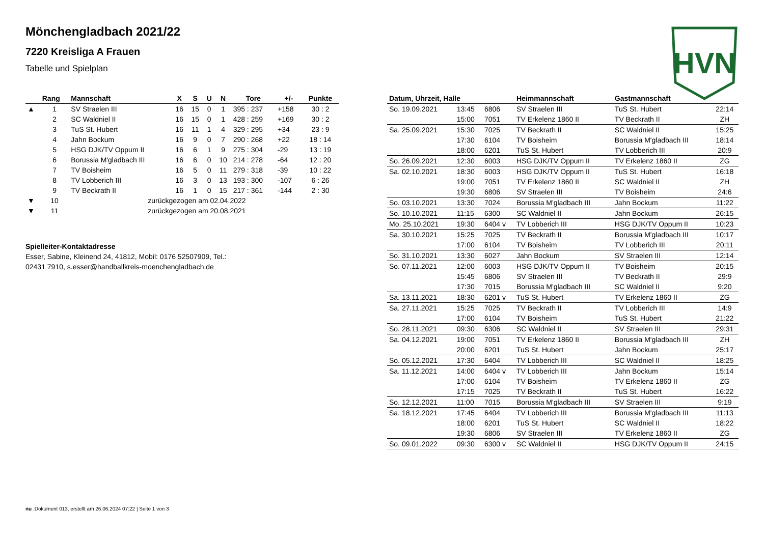HVN
Mönchengladbach 2021/22
7220 Kreisliga A Frauen
Tabelle und Spielplan
| | Rang | Mannschaft | X | S | U | N | Tore | +/- | Punkte |
| --- | --- | --- | --- | --- | --- | --- | --- | --- | --- |
| ▲ | 1 | SV Straelen III | 16 | 15 | 0 | 1 | 395 : 237 | +158 | 30 : 2 |
| | 2 | SC Waldniel II | 16 | 15 | 0 | 1 | 428 : 259 | +169 | 30 : 2 |
| | 3 | TuS St. Hubert | 16 | 11 | 1 | 4 | 329 : 295 | +34 | 23 : 9 |
| | 4 | Jahn Bockum | 16 | 9 | 0 | 7 | 290 : 268 | +22 | 18 : 14 |
| | 5 | HSG DJK/TV Oppum II | 16 | 6 | 1 | 9 | 275 : 304 | -29 | 13 : 19 |
| | 6 | Borussia M'gladbach III | 16 | 6 | 0 | 10 | 214 : 278 | -64 | 12 : 20 |
| | 7 | TV Boisheim | 16 | 5 | 0 | 11 | 279 : 318 | -39 | 10 : 22 |
| | 8 | TV Lobberich III | 16 | 3 | 0 | 13 | 193 : 300 | -107 | 6 : 26 |
| | 9 | TV Beckrath II | 16 | 1 | 0 | 15 | 217 : 361 | -144 | 2 : 30 |
| ▼ | 10 | zurückgezogen am 02.04.2022 | | | | | | | |
| ▼ | 11 | zurückgezogen am 20.08.2021 | | | | | | | |
Spielleiter-Kontaktadresse
Esser, Sabine, Kleinend 24, 41812, Mobil: 0176 52507909, Tel.:
02431 7910, s.esser@handballkreis-moenchengladbach.de
| Datum, Uhrzeit, Halle | | | Heimmannschaft | Gastmannschaft | |
| --- | --- | --- | --- | --- | --- |
| So. 19.09.2021 | 13:45 | 6806 | SV Straelen III | TuS St. Hubert | 22:14 |
| | 15:00 | 7051 | TV Erkelenz 1860 II | TV Beckrath II | ZH |
| Sa. 25.09.2021 | 15:30 | 7025 | TV Beckrath II | SC Waldniel II | 15:25 |
| | 17:30 | 6104 | TV Boisheim | Borussia M'gladbach III | 18:14 |
| | 18:00 | 6201 | TuS St. Hubert | TV Lobberich III | 20:9 |
| So. 26.09.2021 | 12:30 | 6003 | HSG DJK/TV Oppum II | TV Erkelenz 1860 II | ZG |
| Sa. 02.10.2021 | 18:30 | 6003 | HSG DJK/TV Oppum II | TuS St. Hubert | 16:18 |
| | 19:00 | 7051 | TV Erkelenz 1860 II | SC Waldniel II | ZH |
| | 19:30 | 6806 | SV Straelen III | TV Boisheim | 24:6 |
| So. 03.10.2021 | 13:30 | 7024 | Borussia M'gladbach III | Jahn Bockum | 11:22 |
| So. 10.10.2021 | 11:15 | 6300 | SC Waldniel II | Jahn Bockum | 26:15 |
| Mo. 25.10.2021 | 19:30 | 6404 v | TV Lobberich III | HSG DJK/TV Oppum II | 10:23 |
| Sa. 30.10.2021 | 15:25 | 7025 | TV Beckrath II | Borussia M'gladbach III | 10:17 |
| | 17:00 | 6104 | TV Boisheim | TV Lobberich III | 20:11 |
| So. 31.10.2021 | 13:30 | 6027 | Jahn Bockum | SV Straelen III | 12:14 |
| So. 07.11.2021 | 12:00 | 6003 | HSG DJK/TV Oppum II | TV Boisheim | 20:15 |
| | 15:45 | 6806 | SV Straelen III | TV Beckrath II | 29:9 |
| | 17:30 | 7015 | Borussia M'gladbach III | SC Waldniel II | 9:20 |
| Sa. 13.11.2021 | 18:30 | 6201 v | TuS St. Hubert | TV Erkelenz 1860 II | ZG |
| Sa. 27.11.2021 | 15:25 | 7025 | TV Beckrath II | TV Lobberich III | 14:9 |
| | 17:00 | 6104 | TV Boisheim | TuS St. Hubert | 21:22 |
| So. 28.11.2021 | 09:30 | 6306 | SC Waldniel II | SV Straelen III | 29:31 |
| Sa. 04.12.2021 | 19:00 | 7051 | TV Erkelenz 1860 II | Borussia M'gladbach III | ZH |
| | 20:00 | 6201 | TuS St. Hubert | Jahn Bockum | 25:17 |
| So. 05.12.2021 | 17:30 | 6404 | TV Lobberich III | SC Waldniel II | 18:25 |
| Sa. 11.12.2021 | 14:00 | 6404 v | TV Lobberich III | Jahn Bockum | 15:14 |
| | 17:00 | 6104 | TV Boisheim | TV Erkelenz 1860 II | ZG |
| | 17:15 | 7025 | TV Beckrath II | TuS St. Hubert | 16:22 |
| So. 12.12.2021 | 11:00 | 7015 | Borussia M'gladbach III | SV Straelen III | 9:19 |
| Sa. 18.12.2021 | 17:45 | 6404 | TV Lobberich III | Borussia M'gladbach III | 11:13 |
| | 18:00 | 6201 | TuS St. Hubert | SC Waldniel II | 18:22 |
| | 19:30 | 6806 | SV Straelen III | TV Erkelenz 1860 II | ZG |
| So. 09.01.2022 | 09:30 | 6300 v | SC Waldniel II | HSG DJK/TV Oppum II | 24:15 |
nu .Dokument 013, erstellt am 26.06.2024 07:22 | Seite 1 von 3